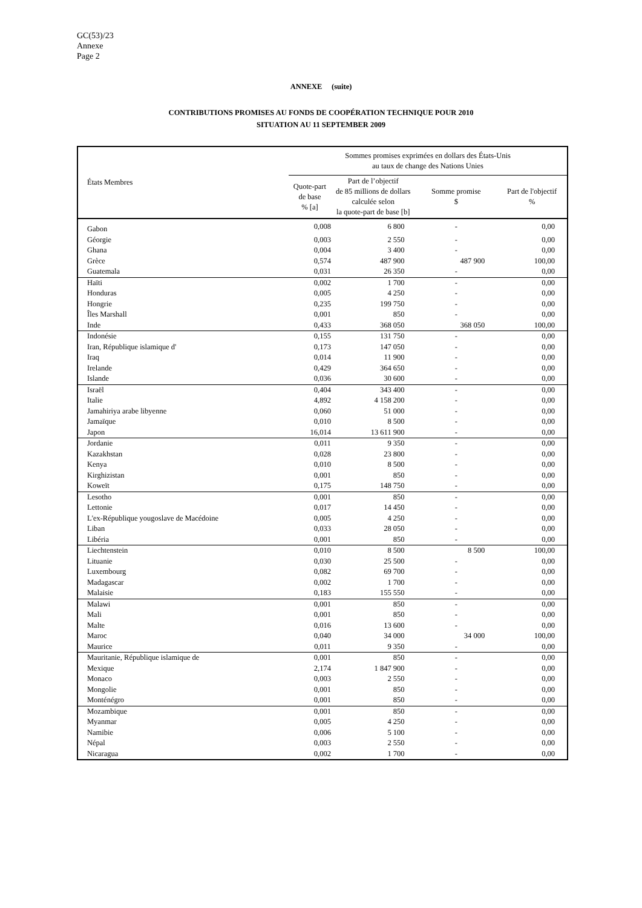GC(53)/23
Annexe
Page 2
ANNEXE (suite)
CONTRIBUTIONS PROMISES AU FONDS DE COOPÉRATION TECHNIQUE POUR 2010
SITUATION AU 11 SEPTEMBER 2009
| États Membres | Sommes promises exprimées en dollars des États-Unis au taux de change des Nations Unies | | | |
| --- | --- | --- | --- | --- |
| | Quote-part de base % [a] | Part de l’objectif de 85 millions de dollars calculée selon la quote-part de base [b] | Somme promise $ | Part de l'objectif % |
| Gabon | 0,008 | 6 800 | - | 0,00 |
| Géorgie | 0,003 | 2 550 | - | 0,00 |
| Ghana | 0,004 | 3 400 | - | 0,00 |
| Grèce | 0,574 | 487 900 | 487 900 | 100,00 |
| Guatemala | 0,031 | 26 350 | - | 0,00 |
| Haïti | 0,002 | 1 700 | - | 0,00 |
| Honduras | 0,005 | 4 250 | - | 0,00 |
| Hongrie | 0,235 | 199 750 | - | 0,00 |
| Îles Marshall | 0,001 | 850 | - | 0,00 |
| Inde | 0,433 | 368 050 | 368 050 | 100,00 |
| Indonésie | 0,155 | 131 750 | - | 0,00 |
| Iran, République islamique d' | 0,173 | 147 050 | - | 0,00 |
| Iraq | 0,014 | 11 900 | - | 0,00 |
| Irelande | 0,429 | 364 650 | - | 0,00 |
| Islande | 0,036 | 30 600 | - | 0,00 |
| Israël | 0,404 | 343 400 | - | 0,00 |
| Italie | 4,892 | 4 158 200 | - | 0,00 |
| Jamahiriya arabe libyenne | 0,060 | 51 000 | - | 0,00 |
| Jamaïque | 0,010 | 8 500 | - | 0,00 |
| Japon | 16,014 | 13 611 900 | - | 0,00 |
| Jordanie | 0,011 | 9 350 | - | 0,00 |
| Kazakhstan | 0,028 | 23 800 | - | 0,00 |
| Kenya | 0,010 | 8 500 | - | 0,00 |
| Kirghizistan | 0,001 | 850 | - | 0,00 |
| Koweït | 0,175 | 148 750 | - | 0,00 |
| Lesotho | 0,001 | 850 | - | 0,00 |
| Lettonie | 0,017 | 14 450 | - | 0,00 |
| L'ex-République yougoslave de Macédoine | 0,005 | 4 250 | - | 0,00 |
| Liban | 0,033 | 28 050 | - | 0,00 |
| Libéria | 0,001 | 850 | - | 0,00 |
| Liechtenstein | 0,010 | 8 500 | 8 500 | 100,00 |
| Lituanie | 0,030 | 25 500 | - | 0,00 |
| Luxembourg | 0,082 | 69 700 | - | 0,00 |
| Madagascar | 0,002 | 1 700 | - | 0,00 |
| Malaisie | 0,183 | 155 550 | - | 0,00 |
| Malawi | 0,001 | 850 | - | 0,00 |
| Mali | 0,001 | 850 | - | 0,00 |
| Malte | 0,016 | 13 600 | - | 0,00 |
| Maroc | 0,040 | 34 000 | 34 000 | 100,00 |
| Maurice | 0,011 | 9 350 | - | 0,00 |
| Mauritanie, République islamique de | 0,001 | 850 | - | 0,00 |
| Mexique | 2,174 | 1 847 900 | - | 0,00 |
| Monaco | 0,003 | 2 550 | - | 0,00 |
| Mongolie | 0,001 | 850 | - | 0,00 |
| Monténégro | 0,001 | 850 | - | 0,00 |
| Mozambique | 0,001 | 850 | - | 0,00 |
| Myanmar | 0,005 | 4 250 | - | 0,00 |
| Namibie | 0,006 | 5 100 | - | 0,00 |
| Népal | 0,003 | 2 550 | - | 0,00 |
| Nicaragua | 0,002 | 1 700 | - | 0,00 |